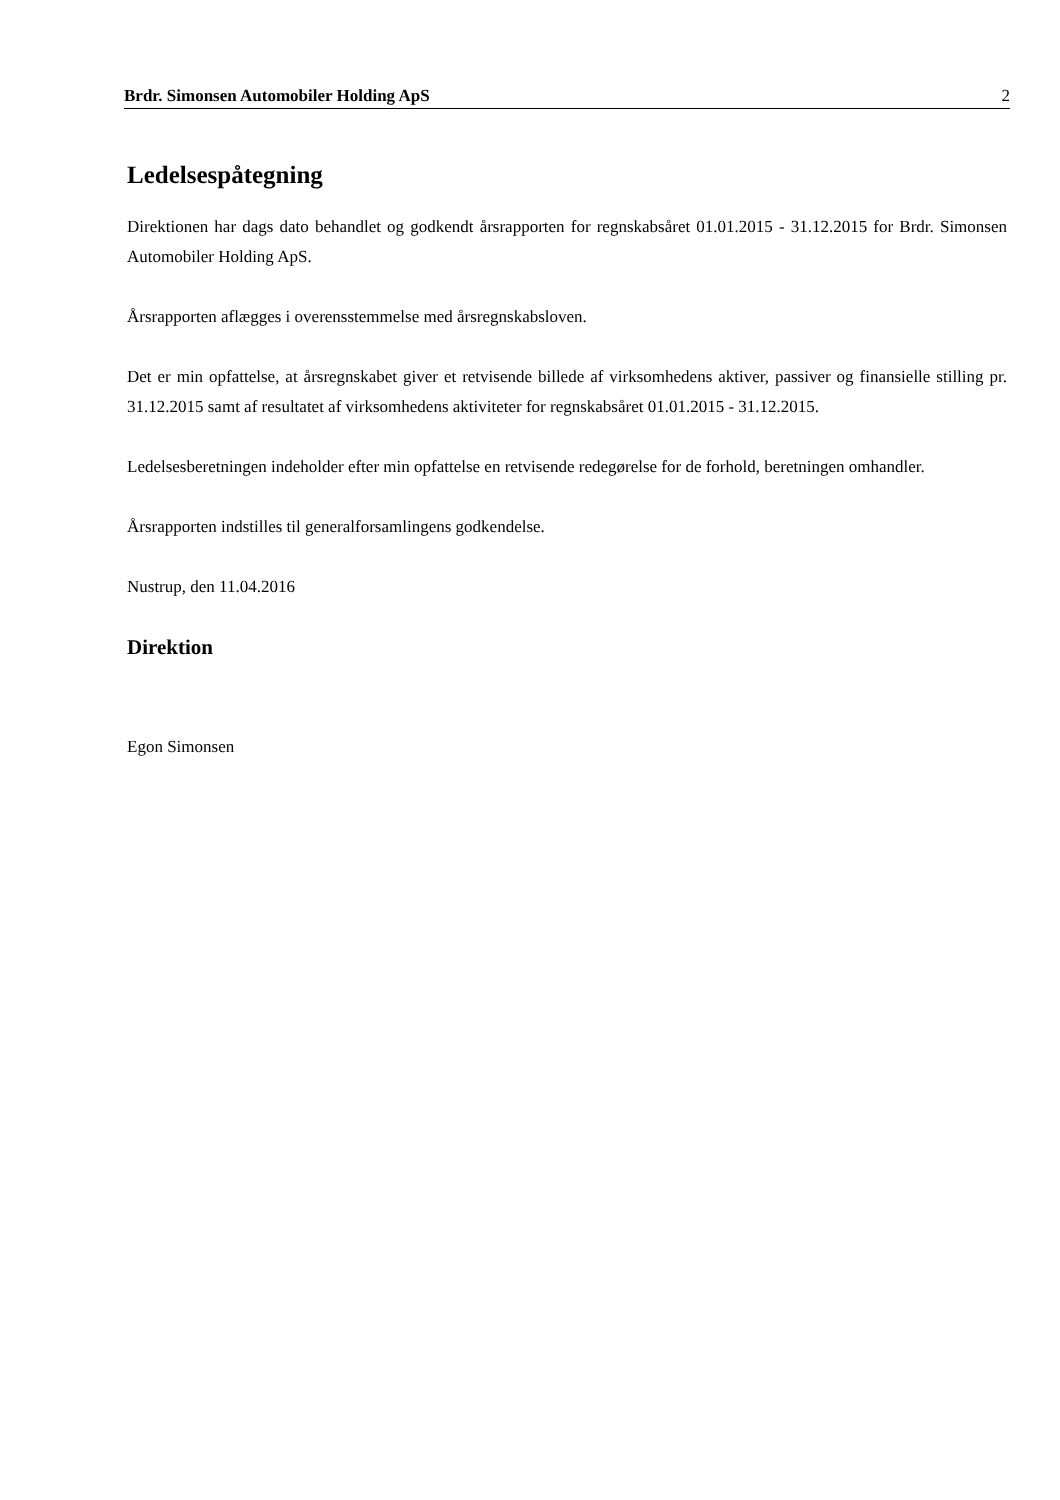Brdr. Simonsen Automobiler Holding ApS 2
Ledelsespåtegning
Direktionen har dags dato behandlet og godkendt årsrapporten for regnskabsåret 01.01.2015 - 31.12.2015 for Brdr. Simonsen Automobiler Holding ApS.
Årsrapporten aflægges i overensstemmelse med årsregnskabsloven.
Det er min opfattelse, at årsregnskabet giver et retvisende billede af virksomhedens aktiver, passiver og finansielle stilling pr. 31.12.2015 samt af resultatet af virksomhedens aktiviteter for regnskabsåret 01.01.2015 - 31.12.2015.
Ledelsesberetningen indeholder efter min opfattelse en retvisende redegørelse for de forhold, beretningen omhandler.
Årsrapporten indstilles til generalforsamlingens godkendelse.
Nustrup, den 11.04.2016
Direktion
Egon Simonsen